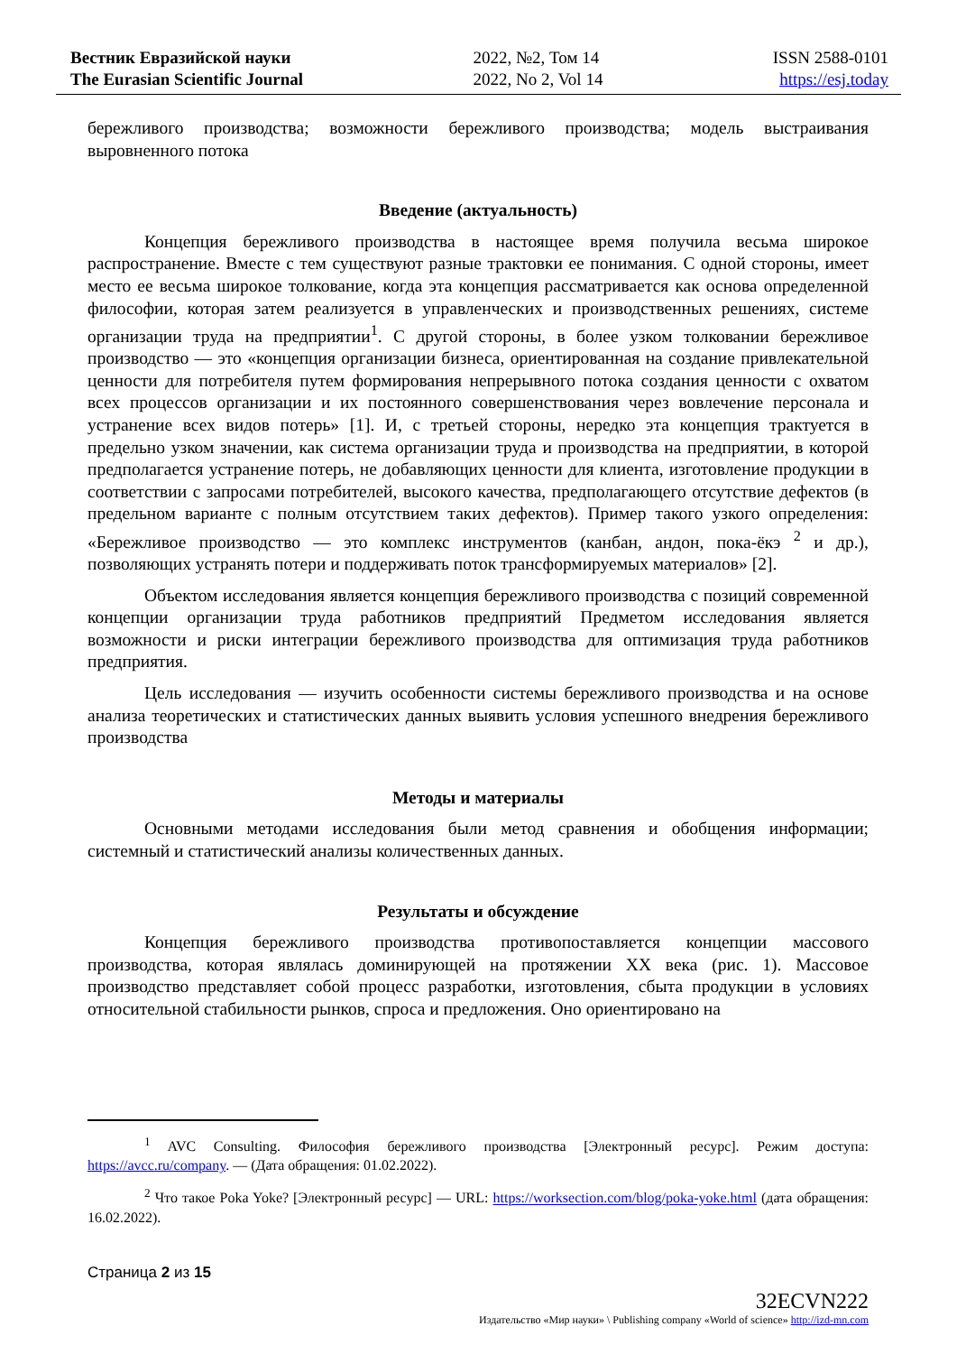Вестник Евразийской науки
The Eurasian Scientific Journal
2022, №2, Том 14
2022, No 2, Vol 14
ISSN 2588-0101
https://esj.today
бережливого производства; возможности бережливого производства; модель выстраивания выровненного потока
Введение (актуальность)
Концепция бережливого производства в настоящее время получила весьма широкое распространение. Вместе с тем существуют разные трактовки ее понимания. С одной стороны, имеет место ее весьма широкое толкование, когда эта концепция рассматривается как основа определенной философии, которая затем реализуется в управленческих и производственных решениях, системе организации труда на предприятии<sup>1</sup>. С другой стороны, в более узком толковании бережливое производство — это «концепция организации бизнеса, ориентированная на создание привлекательной ценности для потребителя путем формирования непрерывного потока создания ценности с охватом всех процессов организации и их постоянного совершенствования через вовлечение персонала и устранение всех видов потерь» [1]. И, с третьей стороны, нередко эта концепция трактуется в предельно узком значении, как система организации труда и производства на предприятии, в которой предполагается устранение потерь, не добавляющих ценности для клиента, изготовление продукции в соответствии с запросами потребителей, высокого качества, предполагающего отсутствие дефектов (в предельном варианте с полным отсутствием таких дефектов). Пример такого узкого определения: «Бережливое производство — это комплекс инструментов (канбан, андон, пока-ёкэ <sup>2</sup> и др.), позволяющих устранять потери и поддерживать поток трансформируемых материалов» [2].
Объектом исследования является концепция бережливого производства с позиций современной концепции организации труда работников предприятий Предметом исследования является возможности и риски интеграции бережливого производства для оптимизация труда работников предприятия.
Цель исследования — изучить особенности системы бережливого производства и на основе анализа теоретических и статистических данных выявить условия успешного внедрения бережливого производства
Методы и материалы
Основными методами исследования были метод сравнения и обобщения информации; системный и статистический анализы количественных данных.
Результаты и обсуждение
Концепция бережливого производства противопоставляется концепции массового производства, которая являлась доминирующей на протяжении XX века (рис. 1). Массовое производство представляет собой процесс разработки, изготовления, сбыта продукции в условиях относительной стабильности рынков, спроса и предложения. Оно ориентировано на
<sup>1</sup> AVC Consulting. Философия бережливого производства [Электронный ресурс]. Режим доступа: https://avcc.ru/company. — (Дата обращения: 01.02.2022).
<sup>2</sup> Что такое Poka Yoke? [Электронный ресурс] — URL: https://worksection.com/blog/poka-yoke.html (дата обращения: 16.02.2022).
Страница 2 из 15
32ECVN222
Издательство «Мир науки» \ Publishing company «World of science» http://izd-mn.com